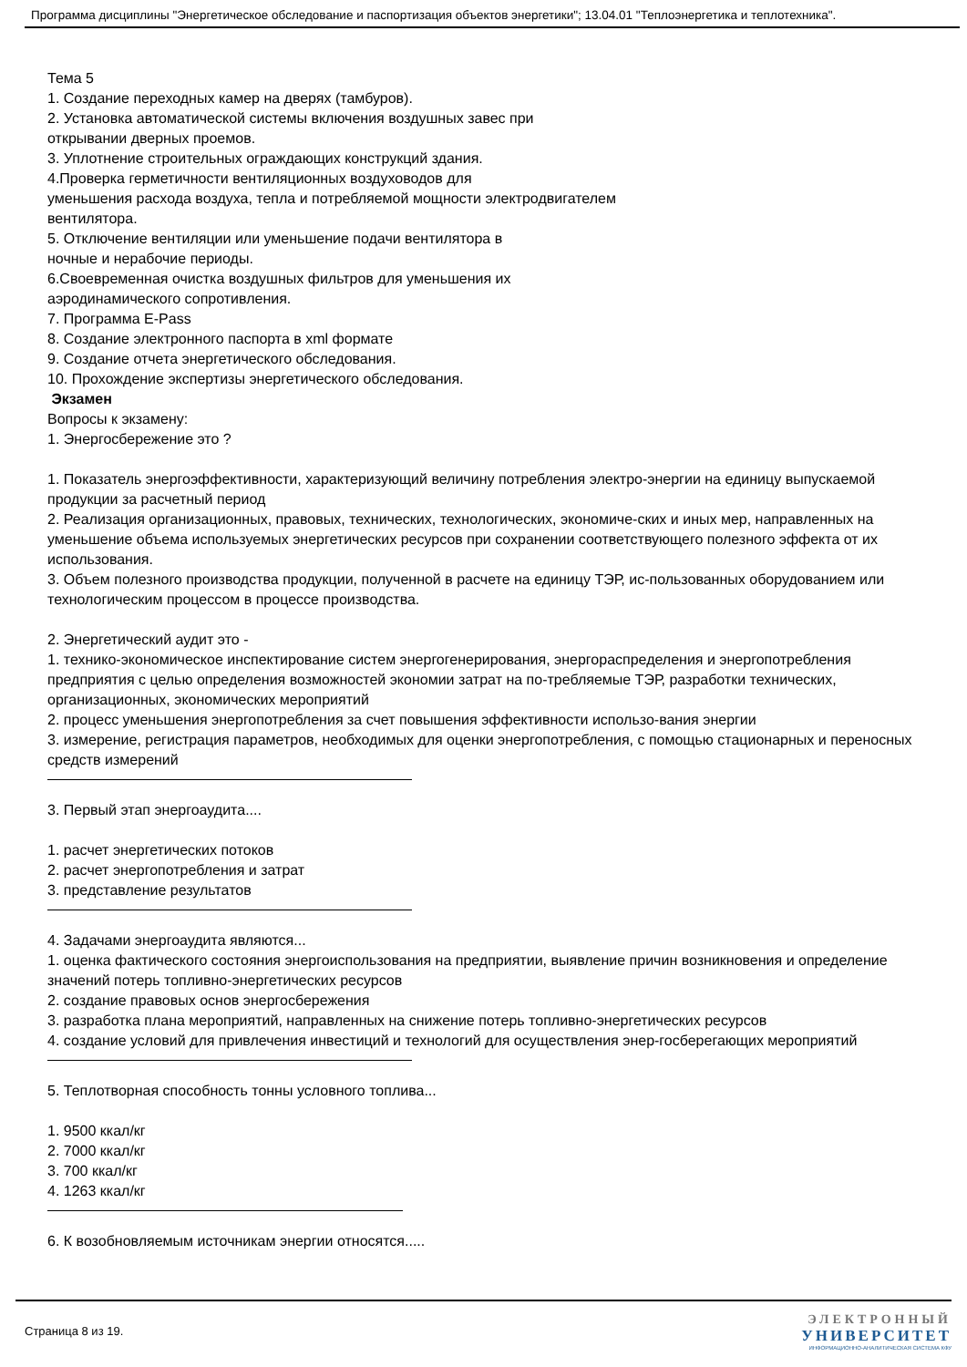Программа дисциплины "Энергетическое обследование и паспортизация объектов энергетики"; 13.04.01 "Теплоэнергетика и теплотехника".
Тема 5
1. Создание переходных камер на дверях (тамбуров).
2. Установка автоматической системы включения воздушных завес при
открывании дверных проемов.
3. Уплотнение строительных ограждающих конструкций здания.
4.Проверка герметичности вентиляционных воздуховодов для
уменьшения расхода воздуха, тепла и потребляемой мощности электродвигателем
вентилятора.
5. Отключение вентиляции или уменьшение подачи вентилятора в
ночные и нерабочие периоды.
6.Своевременная очистка воздушных фильтров для уменьшения их
аэродинамического сопротивления.
7. Программа E-Pass
8. Создание электронного паспорта в xml формате
9. Создание отчета энергетического обследования.
10. Прохождение экспертизы энергетического обследования.
Экзамен
Вопросы к экзамену:
1. Энергосбережение это ?
1. Показатель энергоэффективности, характеризующий величину потребления электро-энергии на единицу выпускаемой продукции за расчетный период
2. Реализация организационных, правовых, технических, технологических, экономиче-ских и иных мер, направленных на уменьшение объема используемых энергетических ресурсов при сохранении соответствующего полезного эффекта от их использования.
3. Объем полезного производства продукции, полученной в расчете на единицу ТЭР, ис-пользованных оборудованием или технологическим процессом в процессе производства.
2. Энергетический аудит это -
1. технико-экономическое инспектирование систем энергогенерирования, энергораспределения и энергопотребления предприятия с целью определения возможностей экономии затрат на по-требляемые ТЭР, разработки технических, организационных, экономических мероприятий
2. процесс уменьшения энергопотребления за счет повышения эффективности использо-вания энергии
3. измерение, регистрация параметров, необходимых для оценки энергопотребления, с помощью стационарных и переносных средств измерений
3. Первый этап энергоаудита....
1. расчет энергетических потоков
2. расчет энергопотребления и затрат
3. представление результатов
4. Задачами энергоаудита являются...
1. оценка фактического состояния энергоиспользования на предприятии, выявление причин возникновения и определение значений потерь топливно-энергетических ресурсов
2. создание правовых основ энергосбережения
3. разработка плана мероприятий, направленных на снижение потерь топливно-энергетических ресурсов
4. создание условий для привлечения инвестиций и технологий для осуществления энер-госберегающих мероприятий
5. Теплотворная способность тонны условного топлива...
1. 9500 ккал/кг
2. 7000 ккал/кг
3. 700 ккал/кг
4. 1263 ккал/кг
6. К возобновляемым источникам энергии относятся.....
Страница 8 из 19.
ЭЛЕКТРОННЫЙ
УНИВЕРСИТЕТ
ИНФОРМАЦИОННО-АНАЛИТИЧЕСКАЯ СИСТЕМА КФУ